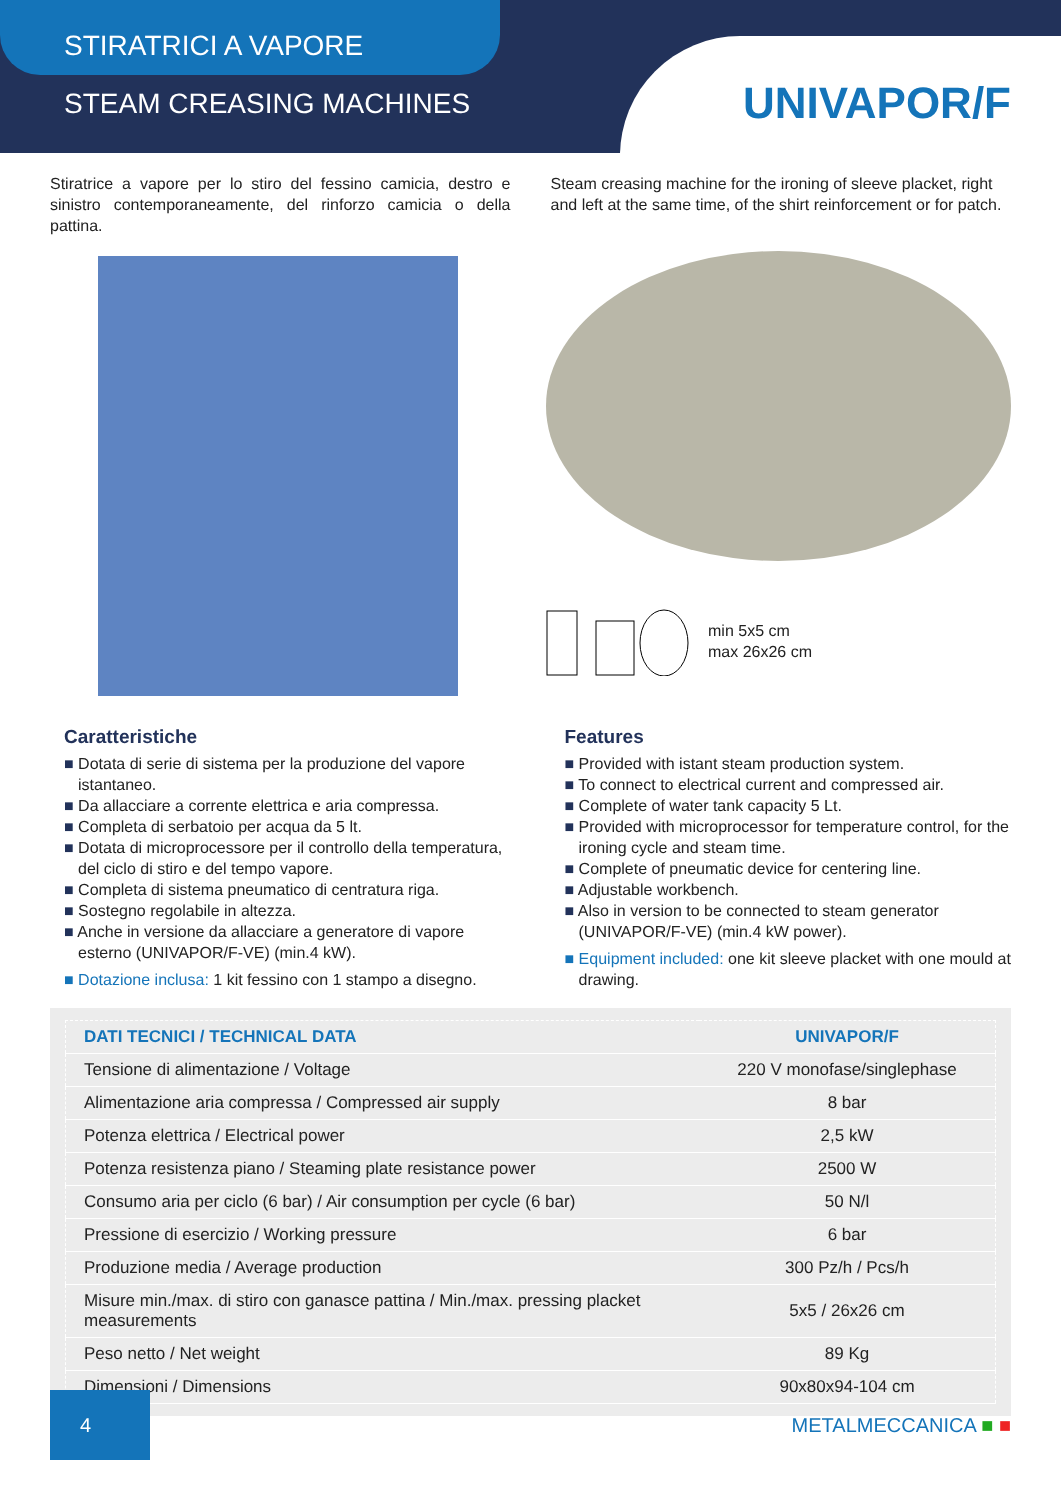STIRATRICI A VAPORE
STEAM CREASING MACHINES
UNIVAPOR/F
Stiratrice a vapore per lo stiro del fessino camicia, destro e sinistro contemporaneamente, del rinforzo camicia o della pattina.
Steam creasing machine for the ironing of sleeve placket, right and left at the same time, of the shirt reinforcement or for patch.
min 5x5 cm
max 26x26 cm
Caratteristiche
■ Dotata di serie di sistema per la produzione del vapore istantaneo.
■ Da allacciare a corrente elettrica e aria compressa.
■ Completa di serbatoio per acqua da 5 lt.
■ Dotata di microprocessore per il controllo della temperatura, del ciclo di stiro e del tempo vapore.
■ Completa di sistema pneumatico di centratura riga.
■ Sostegno regolabile in altezza.
■ Anche in versione da allacciare a generatore di vapore esterno (UNIVAPOR/F-VE) (min.4 kW).
■ Dotazione inclusa: 1 kit fessino con 1 stampo a disegno.
Features
■ Provided with istant steam production system.
■ To connect to electrical current and compressed air.
■ Complete of water tank capacity 5 Lt.
■ Provided with microprocessor for temperature control, for the ironing cycle and steam time.
■ Complete of pneumatic device for centering line.
■ Adjustable workbench.
■ Also in version to be connected to steam generator (UNIVAPOR/F-VE) (min.4 kW power).
■ Equipment included: one kit sleeve placket with one mould at drawing.
| DATI TECNICI / TECHNICAL DATA | UNIVAPOR/F |
| --- | --- |
| Tensione di alimentazione / Voltage | 220 V monofase/singlephase |
| Alimentazione aria compressa / Compressed air supply | 8 bar |
| Potenza elettrica / Electrical power | 2,5 kW |
| Potenza resistenza piano / Steaming plate resistance power | 2500 W |
| Consumo aria per ciclo (6 bar) / Air consumption per cycle (6 bar) | 50 N/l |
| Pressione di esercizio / Working pressure | 6 bar |
| Produzione media / Average production | 300 Pz/h / Pcs/h |
| Misure min./max. di stiro con ganasce pattina / Min./max. pressing placket measurements | 5x5 / 26x26 cm |
| Peso netto / Net weight | 89 Kg |
| Dimensioni / Dimensions | 90x80x94-104 cm |
4
METALMECCANICA ■ ■